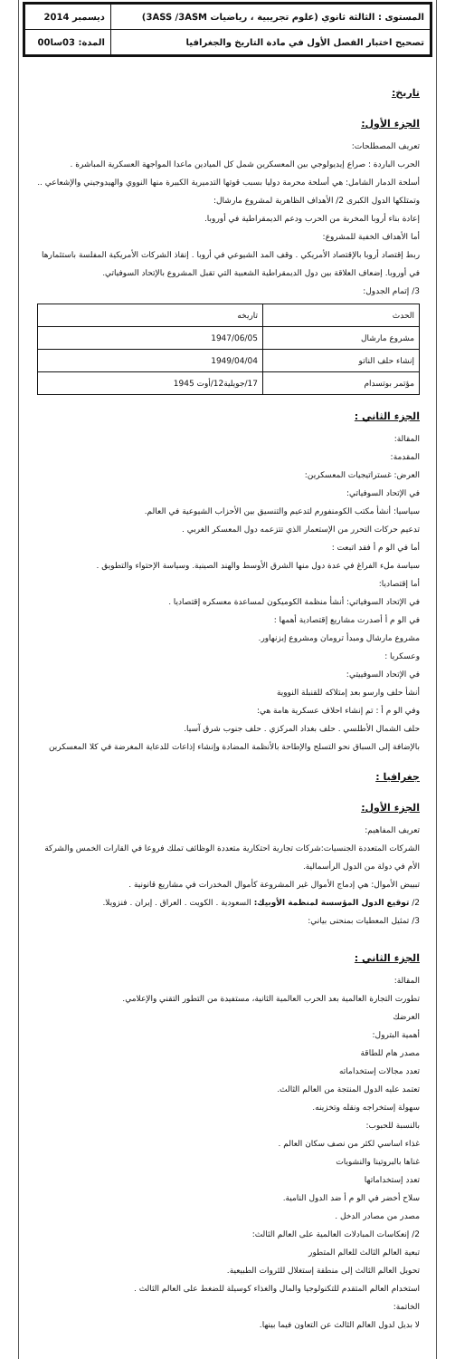| المستوى : الثالثة ثانوي (علوم تجريبية ، رياضيات 3ASS /3ASM) | ديسمبر 2014 |
| تصحيح اختبار الفصل الأول في مادة التاريخ والجغرافيا | المدة: 03سا00 |
تاريخ:
الجزء الأول:
تعريف المصطلحات:
الحرب الباردة : صراع إيديولوجي بين المعسكرين شمل كل الميادين ماعدا المواجهة العسكرية المباشرة .
أسلحة الدمار الشامل: هي أسلحة محرمة دوليا بسبب قوتها التدميرية الكبيرة منها النووي والهيدوجيني والإشعاعي .. وتمتلكها الدول الكبرى 2/ الأهداف الظاهرية لمشروع مارشال:
إعادة بناء أروبا المخربة من الحرب ودعم الديمقراطية في أوروبا.
أما الأهداف الخفية للمشروع:
ربط إقتصاد أروبا بالإقتصاد الأمريكي . وقف المد الشيوعي في أروبا . إنقاذ الشركات الأمريكية المفلسة باستثمارها في أوروبا. إضعاف العلاقة بين دول الديمقراطية الشعبية التي تقبل المشروع بالإتحاد السوفياتي.
3/ إتمام الجدول:
| الحدث | تاريخه |
| مشروع مارشال | 1947/06/05 |
| إنشاء حلف الناتو | 1949/04/04 |
| مؤتمر بوتسدام | 17/جويلية12/أوت 1945 |
الجزء الثاني :
المقالة:
المقدمة:
العرض: غستراتيجيات المعسكرين:
في الإتحاد السوفياتي:
سياسيا: أنشأ مكتب الكومنفورم لتدعيم والتنسيق بين الأحزاب الشيوعية في العالم.
تدعيم حركات التحرر من الإستعمار الذي تتزعمه دول المعسكر الغربي .
أما في الو م أ فقد اتبعت :
سياسة ملء الفراغ في عدة دول منها الشرق الأوسط والهند الصينية. وسياسة الإحتواء والتطويق .
أما إقتصاديا:
في الإتحاد السوفياتي: أنشأ منظمة الكوميكون لمساعدة معسكره إقتصاديا .
في الو م أ أصدرت مشاريع إقتصادية أهمها :
مشروع مارشال ومبدأ ترومان ومشروع إيزنهاور.
وعسكريا :
في الإتحاد السوفييتي:
أنشأ حلف وارسو بعد إمتلاكه للقنبلة النووية
وفي الو م أ : تم إنشاء احلاف عسكرية هامة هي:
حلف الشمال الأطلسي . حلف بغداد المركزي . حلف جنوب شرق آسيا.
بالإضافة إلى السباق نحو التسلح والإطاحة بالأنظمة المضادة وإنشاء إذاعات للدعاية المغرضة في كلا المعسكرين
جغرافيا :
الجزء الأول:
تعريف المفاهيم:
الشركات المتعددة الجنسيات:شركات تجارية احتكارية متعددة الوظائف تملك فروعا في القارات الخمس والشركة الأم في دولة من الدول الرأسمالية.
تبييض الأموال: هي إدماج الأموال غير المشروعة كأموال المخدرات في مشاريع قانونية .
2/ توقيع الدول المؤسسة لمنظمة الأوبيك: السعودية . الكويت . العراق . إيران . فنزويلا.
3/ تمثيل المعطيات بمنحنى بياني:
الجزء الثاني :
المقالة:
تطورت التجارة العالمية بعد الحرب العالمية الثانية، مستفيدة من التطور التقني والإعلامي.
العرضك
أهمية البترول:
مصدر هام للطاقة
تعدد مجالات إستخداماته
تعتمد عليه الدول المنتجة من العالم الثالث.
سهولة إستخراجه ونقله وتخزينه.
بالنسبة للحبوب:
غذاء اساسي لكثر من نصف سكان العالم .
غناها بالبروتينا والنشويات
تعدد إستخداماتها
سلاح أخضر في الو م أ ضد الدول النامية.
مصدر من مصادر الدخل .
2/ إنعكاسات المبادلات العالمية على العالم الثالث:
تبعية العالم الثالث للعالم المتطور
تحويل العالم الثالث إلى منطقة إستغلال للثروات الطبيعية.
استخدام العالم المتقدم للتكنولوجيا والمال والغذاء كوسيلة للضغط على العالم الثالث .
الخاتمة:
لا بديل لدول العالم الثالث عن التعاون فيما بينها.